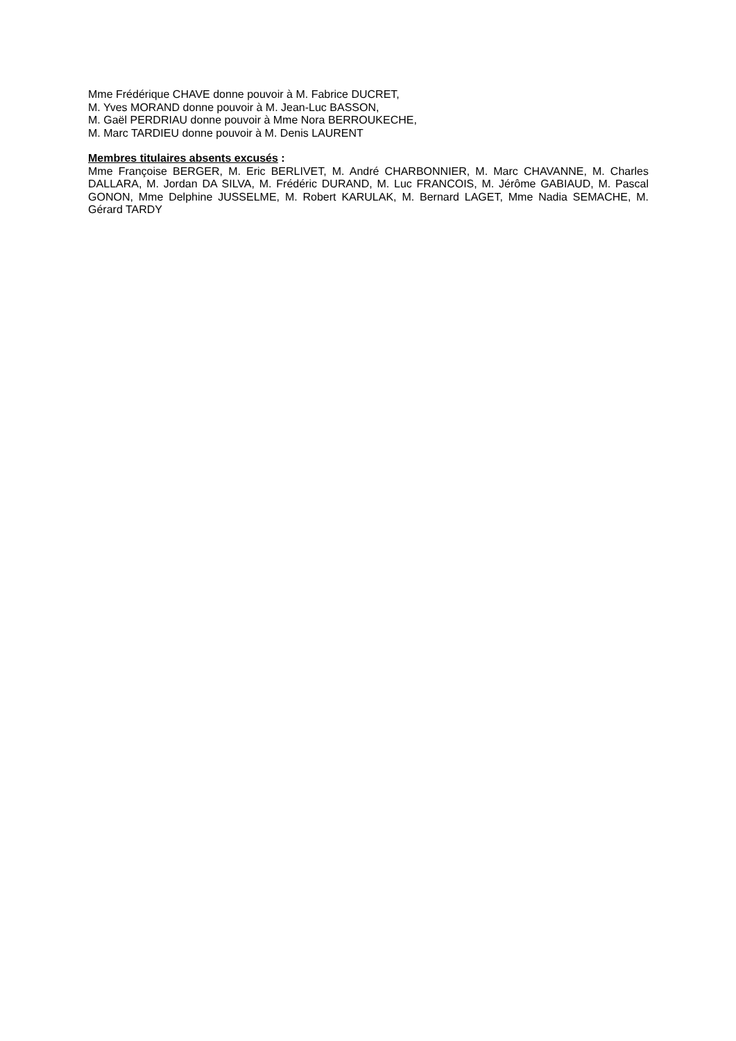Mme Frédérique CHAVE donne pouvoir à M. Fabrice DUCRET,
M. Yves MORAND donne pouvoir à M. Jean-Luc BASSON,
M. Gaël PERDRIAU donne pouvoir à Mme Nora BERROUKECHE,
M. Marc TARDIEU donne pouvoir à M. Denis LAURENT
Membres titulaires absents excusés :
Mme Françoise BERGER, M. Eric BERLIVET, M. André CHARBONNIER, M. Marc CHAVANNE, M. Charles DALLARA, M. Jordan DA SILVA, M. Frédéric DURAND, M. Luc FRANCOIS, M. Jérôme GABIAUD, M. Pascal GONON, Mme Delphine JUSSELME, M. Robert KARULAK, M. Bernard LAGET, Mme Nadia SEMACHE, M. Gérard TARDY